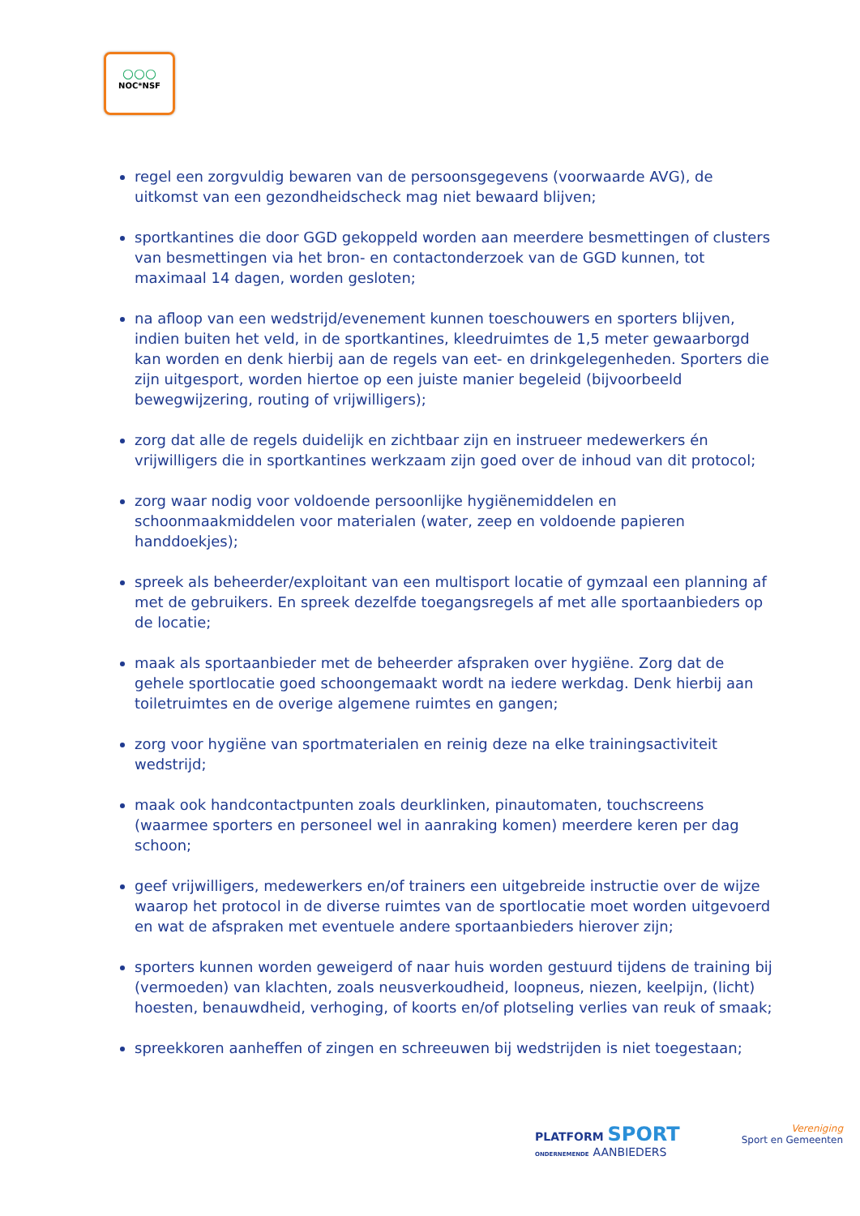○○○
NOC*NSF
regel een zorgvuldig bewaren van de persoonsgegevens (voorwaarde AVG), de uitkomst van een gezondheidscheck mag niet bewaard blijven;
sportkantines die door GGD gekoppeld worden aan meerdere besmettingen of clusters van besmettingen via het bron- en contactonderzoek van de GGD kunnen, tot maximaal 14 dagen, worden gesloten;
na afloop van een wedstrijd/evenement kunnen toeschouwers en sporters blijven, indien buiten het veld, in de sportkantines, kleedruimtes de 1,5 meter gewaarborgd kan worden en denk hierbij aan de regels van eet- en drinkgelegenheden. Sporters die zijn uitgesport, worden hiertoe op een juiste manier begeleid (bijvoorbeeld bewegwijzering, routing of vrijwilligers);
zorg dat alle de regels duidelijk en zichtbaar zijn en instrueer medewerkers én vrijwilligers die in sportkantines werkzaam zijn goed over de inhoud van dit protocol;
zorg waar nodig voor voldoende persoonlijke hygiënemiddelen en schoonmaakmiddelen voor materialen (water, zeep en voldoende papieren handdoekjes);
spreek als beheerder/exploitant van een multisport locatie of gymzaal een planning af met de gebruikers. En spreek dezelfde toegangsregels af met alle sportaanbieders op de locatie;
maak als sportaanbieder met de beheerder afspraken over hygiëne. Zorg dat de gehele sportlocatie goed schoongemaakt wordt na iedere werkdag. Denk hierbij aan toiletruimtes en de overige algemene ruimtes en gangen;
zorg voor hygiëne van sportmaterialen en reinig deze na elke trainingsactiviteit wedstrijd;
maak ook handcontactpunten zoals deurklinken, pinautomaten, touchscreens (waarmee sporters en personeel wel in aanraking komen) meerdere keren per dag schoon;
geef vrijwilligers, medewerkers en/of trainers een uitgebreide instructie over de wijze waarop het protocol in de diverse ruimtes van de sportlocatie moet worden uitgevoerd en wat de afspraken met eventuele andere sportaanbieders hierover zijn;
sporters kunnen worden geweigerd of naar huis worden gestuurd tijdens de training bij (vermoeden) van klachten, zoals neusverkoudheid, loopneus, niezen, keelpijn, (licht) hoesten, benauwdheid, verhoging, of koorts en/of plotseling verlies van reuk of smaak;
spreekkoren aanheffen of zingen en schreeuwen bij wedstrijden is niet toegestaan;
PLATFORM SPORT
ONDERNEMENDE AANBIEDERS
Vereniging
Sport en Gemeenten